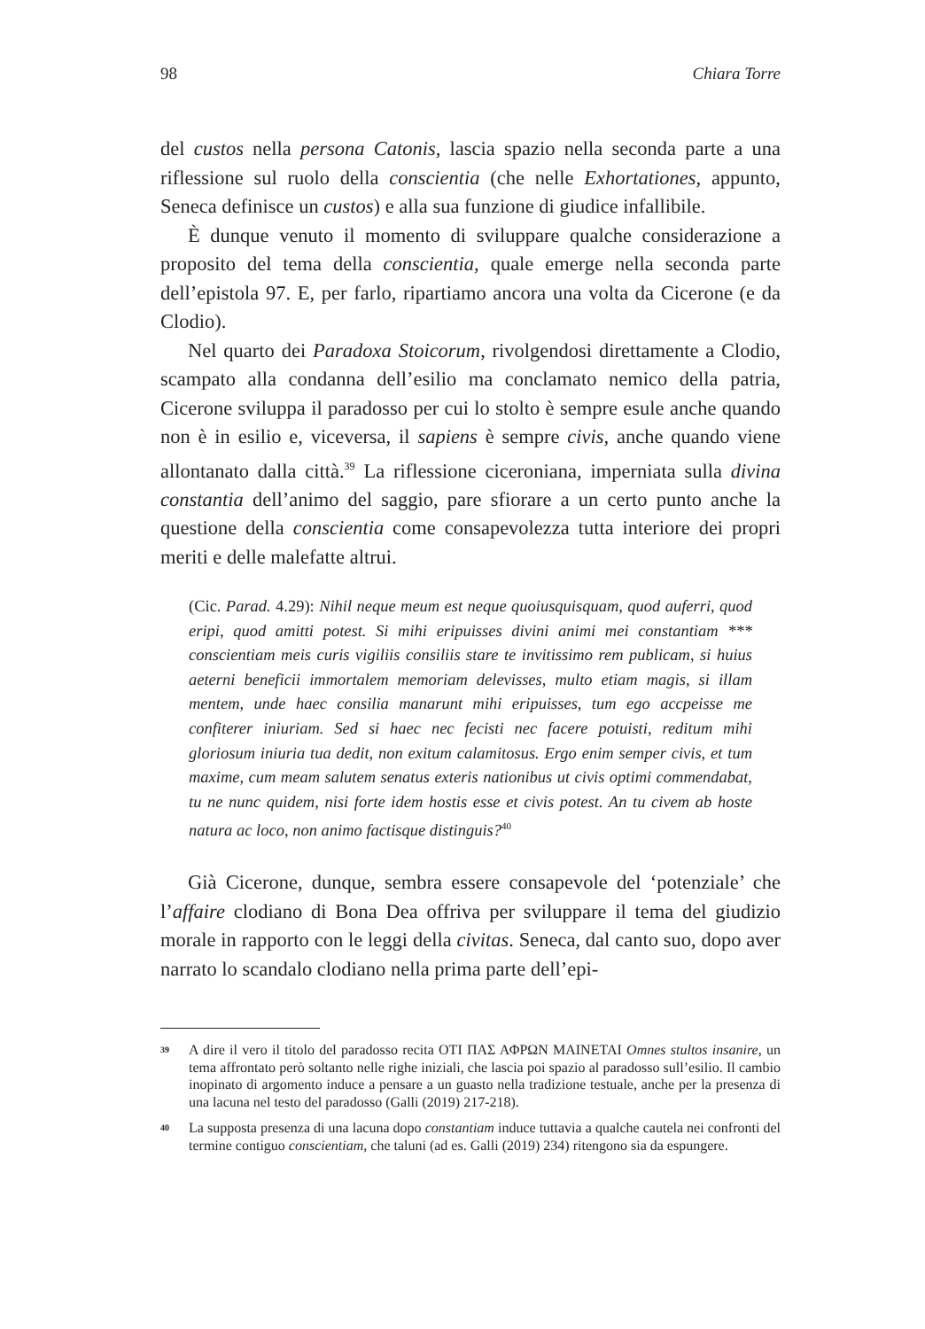98 Chiara Torre
del custos nella persona Catonis, lascia spazio nella seconda parte a una riflessione sul ruolo della conscientia (che nelle Exhortationes, appunto, Seneca definisce un custos) e alla sua funzione di giudice infallibile.
È dunque venuto il momento di sviluppare qualche considerazione a proposito del tema della conscientia, quale emerge nella seconda parte dell’epistola 97. E, per farlo, ripartiamo ancora una volta da Cicerone (e da Clodio).
Nel quarto dei Paradoxa Stoicorum, rivolgendosi direttamente a Clodio, scampato alla condanna dell’esilio ma conclamato nemico della patria, Cicerone sviluppa il paradosso per cui lo stolto è sempre esule anche quando non è in esilio e, viceversa, il sapiens è sempre civis, anche quando viene allontanato dalla città.<sup>39</sup> La riflessione ciceroniana, imperniata sulla divina constantia dell’animo del saggio, pare sfiorare a un certo punto anche la questione della conscientia come consapevolezza tutta interiore dei propri meriti e delle malefatte altrui.
(Cic. Parad. 4.29): Nihil neque meum est neque quoiusquisquam, quod auferri, quod eripi, quod amitti potest. Si mihi eripuisses divini animi mei constantiam *** conscientiam meis curis vigiliis consiliis stare te invitissimo rem publicam, si huius aeterni beneficii immortalem memoriam delevisses, multo etiam magis, si illam mentem, unde haec consilia manarunt mihi eripuisses, tum ego accpeisse me confiterer iniuriam. Sed si haec nec fecisti nec facere potuisti, reditum mihi gloriosum iniuria tua dedit, non exitum calamitosus. Ergo enim semper civis, et tum maxime, cum meam salutem senatus exteris nationibus ut civis optimi commendabat, tu ne nunc quidem, nisi forte idem hostis esse et civis potest. An tu civem ab hoste natura ac loco, non animo factisque distinguis?<sup>40</sup>
Già Cicerone, dunque, sembra essere consapevole del ‘potenziale’ che l’affaire clodiano di Bona Dea offriva per sviluppare il tema del giudizio morale in rapporto con le leggi della civitas. Seneca, dal canto suo, dopo aver narrato lo scandalo clodiano nella prima parte dell’epi-
39 A dire il vero il titolo del paradosso recita ΟΤΙ ΠΑΣ ΑΦΡΩΝ ΜΑΙΝΕΤΑΙ Omnes stultos insanire, un tema affrontato però soltanto nelle righe iniziali, che lascia poi spazio al paradosso sull’esilio. Il cambio inopinato di argomento induce a pensare a un guasto nella tradizione testuale, anche per la presenza di una lacuna nel testo del paradosso (Galli (2019) 217-218).
40 La supposta presenza di una lacuna dopo constantiam induce tuttavia a qualche cautela nei confronti del termine contiguo conscientiam, che taluni (ad es. Galli (2019) 234) ritengono sia da espungere.